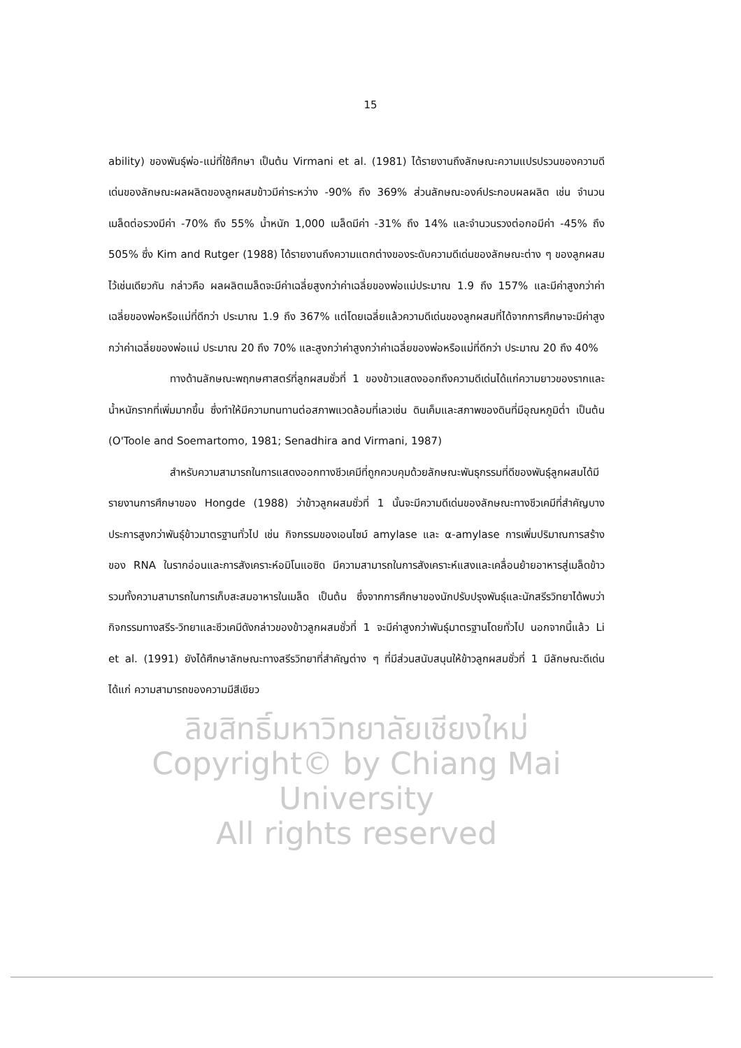15
ability) ของพันธุ์พ่อ-แม่ที่ใช้ศึกษา เป็นต้น Virmani et al. (1981) ได้รายงานถึงลักษณะความแปรปรวนของความดีเด่นของลักษณะผลผลิตของลูกผสมข้าวมีค่าระหว่าง -90% ถึง 369% ส่วนลักษณะองค์ประกอบผลผลิต เช่น จำนวนเมล็ดต่อรวงมีค่า -70% ถึง 55% น้ำหนัก 1,000 เมล็ดมีค่า -31% ถึง 14% และจำนวนรวงต่อกอมีค่า -45% ถึง 505% ซึ่ง Kim and Rutger (1988) ได้รายงานถึงความแตกต่างของระดับความดีเด่นของลักษณะต่าง ๆ ของลูกผสมไว้เช่นเดียวกัน กล่าวคือ ผลผลิตเมล็ดจะมีค่าเฉลี่ยสูงกว่าค่าเฉลี่ยของพ่อแม่ประมาณ 1.9 ถึง 157% และมีค่าสูงกว่าค่าเฉลี่ยของพ่อหรือแม่ที่ดีกว่า ประมาณ 1.9 ถึง 367% แต่โดยเฉลี่ยแล้วความดีเด่นของลูกผสมที่ได้จากการศึกษาจะมีค่าสูงกว่าค่าเฉลี่ยของพ่อแม่ ประมาณ 20 ถึง 70% และสูงกว่าค่าสูงกว่าค่าเฉลี่ยของพ่อหรือแม่ที่ดีกว่า ประมาณ 20 ถึง 40%
ทางด้านลักษณะพฤกษศาสตร์ที่ลูกผสมชั่วที่ 1 ของข้าวแสดงออกถึงความดีเด่นได้แก่ความยาวของรากและน้ำหนักรากที่เพิ่มมากขึ้น ซึ่งทำให้มีความทนทานต่อสภาพแวดล้อมที่เลวเช่น ดินเค็มและสภาพของดินที่มีอุณหภูมิต่ำ เป็นต้น (O'Toole and Soemartomo, 1981; Senadhira and Virmani, 1987)
สำหรับความสามารถในการแสดงออกทางชีวเคมีที่ถูกควบคุมด้วยลักษณะพันธุกรรมที่ดีของพันธุ์ลูกผสมได้มีรายงานการศึกษาของ Hongde (1988) ว่าข้าวลูกผสมชั่วที่ 1 นั้นจะมีความดีเด่นของลักษณะทางชีวเคมีที่สำคัญบางประการสูงกว่าพันธุ์ข้าวมาตรฐานทั่วไป เช่น กิจกรรมของเอนไซม์ amylase และ α-amylase การเพิ่มปริมาณการสร้างของ RNA ในรากอ่อนและการสังเคราะห์อมิโนแอซิด มีความสามารถในการสังเคราะห์แสงและเคลื่อนย้ายอาหารสู่เมล็ดข้าว รวมทั้งความสามารถในการเก็บสะสมอาหารในเมล็ด เป็นต้น ซึ่งจากการศึกษาของนักปรับปรุงพันธุ์และนักสรีรวิทยาได้พบว่า กิจกรรมทางสรีร-วิทยาและชีวเคมีดังกล่าวของข้าวลูกผสมชั่วที่ 1 จะมีค่าสูงกว่าพันธุ์มาตรฐานโดยทั่วไป นอกจากนี้แล้ว Li et al. (1991) ยังได้ศึกษาลักษณะทางสรีรวิทยาที่สำคัญต่าง ๆ ที่มีส่วนสนับสนุนให้ข้าวลูกผสมชั่วที่ 1 มีลักษณะดีเด่นได้แก่ ความสามารถของความมีสีเขียว
ลิขสิทธิ์มหาวิทยาลัยเชียงใหม่
Copyright© by Chiang Mai University
All rights reserved